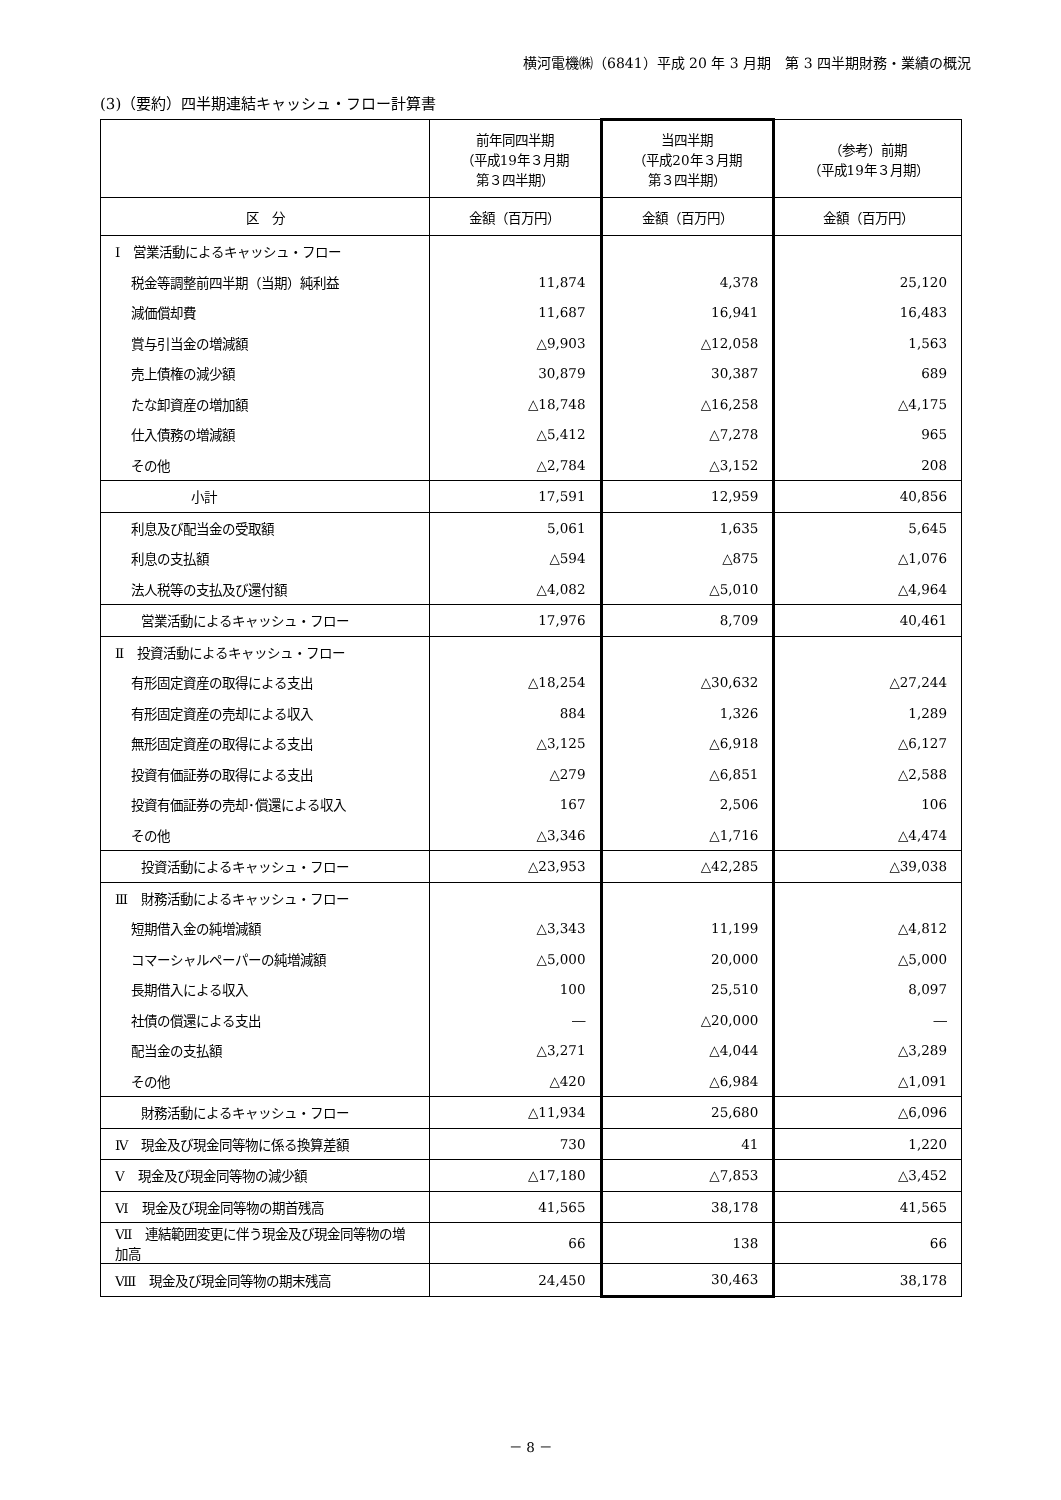横河電機㈱（6841）平成 20 年 3 月期　第 3 四半期財務・業績の概況
(3)（要約）四半期連結キャッシュ・フロー計算書
| | 前年同四半期 （平成19年３月期 第３四半期） | 当四半期 （平成20年３月期 第３四半期） | （参考）前期 （平成19年３月期） |
| --- | --- | --- | --- |
| 区 分 | 金額（百万円） | 金額（百万円） | 金額（百万円） |
| Ⅰ 営業活動によるキャッシュ・フロー | | | |
| 税金等調整前四半期（当期）純利益 | 11,874 | 4,378 | 25,120 |
| 減価償却費 | 11,687 | 16,941 | 16,483 |
| 賞与引当金の増減額 | △9,903 | △12,058 | 1,563 |
| 売上債権の減少額 | 30,879 | 30,387 | 689 |
| たな卸資産の増加額 | △18,748 | △16,258 | △4,175 |
| 仕入債務の増減額 | △5,412 | △7,278 | 965 |
| その他 | △2,784 | △3,152 | 208 |
| 小計 | 17,591 | 12,959 | 40,856 |
| 利息及び配当金の受取額 | 5,061 | 1,635 | 5,645 |
| 利息の支払額 | △594 | △875 | △1,076 |
| 法人税等の支払及び還付額 | △4,082 | △5,010 | △4,964 |
| 営業活動によるキャッシュ・フロー | 17,976 | 8,709 | 40,461 |
| Ⅱ 投資活動によるキャッシュ・フロー | | | |
| 有形固定資産の取得による支出 | △18,254 | △30,632 | △27,244 |
| 有形固定資産の売却による収入 | 884 | 1,326 | 1,289 |
| 無形固定資産の取得による支出 | △3,125 | △6,918 | △6,127 |
| 投資有価証券の取得による支出 | △279 | △6,851 | △2,588 |
| 投資有価証券の売却･償還による収入 | 167 | 2,506 | 106 |
| その他 | △3,346 | △1,716 | △4,474 |
| 投資活動によるキャッシュ・フロー | △23,953 | △42,285 | △39,038 |
| Ⅲ 財務活動によるキャッシュ・フロー | | | |
| 短期借入金の純増減額 | △3,343 | 11,199 | △4,812 |
| コマーシャルペーパーの純増減額 | △5,000 | 20,000 | △5,000 |
| 長期借入による収入 | 100 | 25,510 | 8,097 |
| 社債の償還による支出 | ― | △20,000 | ― |
| 配当金の支払額 | △3,271 | △4,044 | △3,289 |
| その他 | △420 | △6,984 | △1,091 |
| 財務活動によるキャッシュ・フロー | △11,934 | 25,680 | △6,096 |
| Ⅳ 現金及び現金同等物に係る換算差額 | 730 | 41 | 1,220 |
| Ⅴ 現金及び現金同等物の減少額 | △17,180 | △7,853 | △3,452 |
| Ⅵ 現金及び現金同等物の期首残高 | 41,565 | 38,178 | 41,565 |
| Ⅶ 連結範囲変更に伴う現金及び現金同等物の増加高 | 66 | 138 | 66 |
| Ⅷ 現金及び現金同等物の期末残高 | 24,450 | 30,463 | 38,178 |
－ 8 －